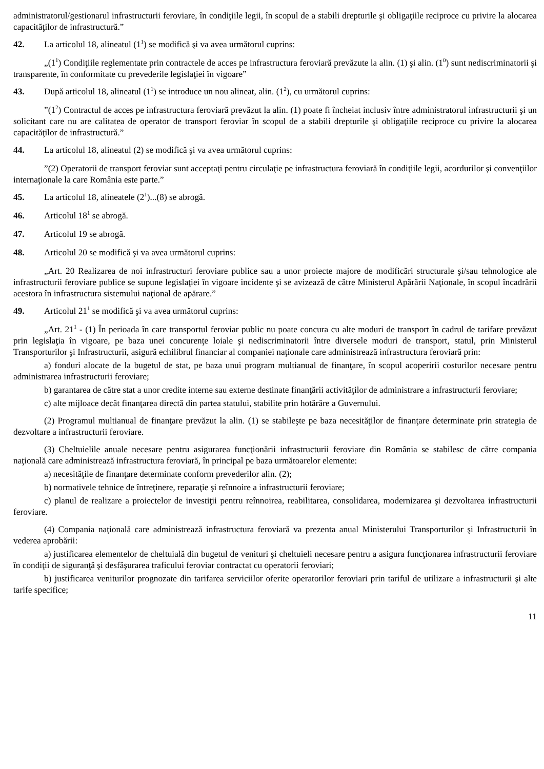administratorul/gestionarul infrastructurii feroviare, în condiţiile legii, în scopul de a stabili drepturile şi obligaţiile reciproce cu privire la alocarea capacităţilor de infrastructură.”
42. La articolul 18, alineatul (1<sup>1</sup>) se modifică şi va avea următorul cuprins:
„(1<sup>1</sup>) Condiţiile reglementate prin contractele de acces pe infrastructura feroviară prevăzute la alin. (1) şi alin. (1<sup>0</sup>) sunt nediscriminatorii şi transparente, în conformitate cu prevederile legislaţiei în vigoare”
43. După articolul 18, alineatul (1<sup>1</sup>) se introduce un nou alineat, alin. (1<sup>2</sup>), cu următorul cuprins:
”(1<sup>2</sup>) Contractul de acces pe infrastructura feroviară prevăzut la alin. (1) poate fi încheiat inclusiv între administratorul infrastructurii şi un solicitant care nu are calitatea de operator de transport feroviar în scopul de a stabili drepturile şi obligaţiile reciproce cu privire la alocarea capacităţilor de infrastructură.”
44. La articolul 18, alineatul (2) se modifică şi va avea următorul cuprins:
”(2) Operatorii de transport feroviar sunt acceptaţi pentru circulaţie pe infrastructura feroviară în condiţiile legii, acordurilor şi convenţiilor internaţionale la care România este parte.”
45. La articolul 18, alineatele (2<sup>1</sup>)...(8) se abrogă.
46. Articolul 18<sup>1</sup> se abrogă.
47. Articolul 19 se abrogă.
48. Articolul 20 se modifică şi va avea următorul cuprins:
„Art. 20 Realizarea de noi infrastructuri feroviare publice sau a unor proiecte majore de modificări structurale şi/sau tehnologice ale infrastructurii feroviare publice se supune legislaţiei în vigoare incidente şi se avizează de către Ministerul Apărării Naţionale, în scopul încadrării acestora în infrastructura sistemului naţional de apărare.”
49. Articolul 21<sup>1</sup> se modifică şi va avea următorul cuprins:
„Art. 21<sup>1</sup> - (1) În perioada în care transportul feroviar public nu poate concura cu alte moduri de transport în cadrul de tarifare prevăzut prin legislaţia în vigoare, pe baza unei concurenţe loiale şi nediscriminatorii între diversele moduri de transport, statul, prin Ministerul Transporturilor şi Infrastructurii, asigură echilibrul financiar al companiei naţionale care administrează infrastructura feroviară prin:
a) fonduri alocate de la bugetul de stat, pe baza unui program multianual de finanţare, în scopul acoperirii costurilor necesare pentru administrarea infrastructurii feroviare;
b) garantarea de către stat a unor credite interne sau externe destinate finanţării activităţilor de administrare a infrastructurii feroviare;
c) alte mijloace decât finanţarea directă din partea statului, stabilite prin hotărâre a Guvernului.
(2) Programul multianual de finanţare prevăzut la alin. (1) se stabileşte pe baza necesităţilor de finanţare determinate prin strategia de dezvoltare a infrastructurii feroviare.
(3) Cheltuielile anuale necesare pentru asigurarea funcţionării infrastructurii feroviare din România se stabilesc de către compania naţională care administrează infrastructura feroviară, în principal pe baza următoarelor elemente:
a) necesităţile de finanţare determinate conform prevederilor alin. (2);
b) normativele tehnice de întreţinere, reparaţie şi reînnoire a infrastructurii feroviare;
c) planul de realizare a proiectelor de investiţii pentru reînnoirea, reabilitarea, consolidarea, modernizarea şi dezvoltarea infrastructurii feroviare.
(4) Compania naţională care administrează infrastructura feroviară va prezenta anual Ministerului Transporturilor şi Infrastructurii în vederea aprobării:
a) justificarea elementelor de cheltuială din bugetul de venituri şi cheltuieli necesare pentru a asigura funcţionarea infrastructurii feroviare în condiţii de siguranţă şi desfăşurarea traficului feroviar contractat cu operatorii feroviari;
b) justificarea veniturilor prognozate din tarifarea serviciilor oferite operatorilor feroviari prin tariful de utilizare a infrastructurii şi alte tarife specifice;
11